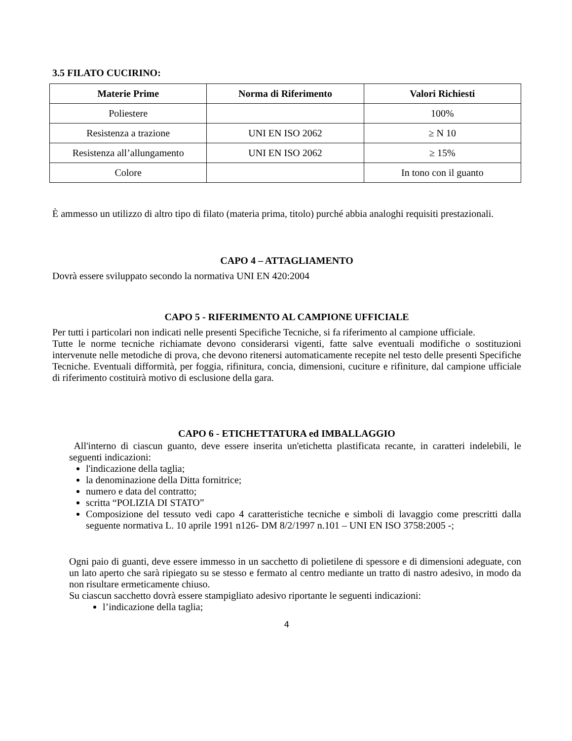3.5 FILATO CUCIRINO:
| Materie Prime | Norma di Riferimento | Valori Richiesti |
| --- | --- | --- |
| Poliestere | | 100% |
| Resistenza a trazione | UNI EN ISO 2062 | ≥ N 10 |
| Resistenza all’allungamento | UNI EN ISO 2062 | ≥ 15% |
| Colore | | In tono con il guanto |
È ammesso un utilizzo di altro tipo di filato (materia prima, titolo) purché abbia analoghi requisiti prestazionali.
CAPO 4 – ATTAGLIAMENTO
Dovrà essere sviluppato secondo la normativa UNI EN 420:2004
CAPO 5 - RIFERIMENTO AL CAMPIONE UFFICIALE
Per tutti i particolari non indicati nelle presenti Specifiche Tecniche, si fa riferimento al campione ufficiale.
Tutte le norme tecniche richiamate devono considerarsi vigenti, fatte salve eventuali modifiche o sostituzioni intervenute nelle metodiche di prova, che devono ritenersi automaticamente recepite nel testo delle presenti Specifiche Tecniche. Eventuali difformità, per foggia, rifinitura, concia, dimensioni, cuciture e rifiniture, dal campione ufficiale di riferimento costituirà motivo di esclusione della gara.
CAPO 6 - ETICHETTATURA ed IMBALLAGGIO
All'interno di ciascun guanto, deve essere inserita un'etichetta plastificata recante, in caratteri indelebili, le seguenti indicazioni:
l'indicazione della taglia;
la denominazione della Ditta fornitrice;
numero e data del contratto;
scritta “POLIZIA DI STATO”
Composizione del tessuto vedi capo 4 caratteristiche tecniche e simboli di lavaggio come prescritti dalla seguente normativa L. 10 aprile 1991 n126- DM 8/2/1997 n.101 – UNI EN ISO 3758:2005 -;
Ogni paio di guanti, deve essere immesso in un sacchetto di polietilene di spessore e di dimensioni adeguate, con un lato aperto che sarà ripiegato su se stesso e fermato al centro mediante un tratto di nastro adesivo, in modo da non risultare ermeticamente chiuso.
Su ciascun sacchetto dovrà essere stampigliato adesivo riportante le seguenti indicazioni:
l’indicazione della taglia;
4